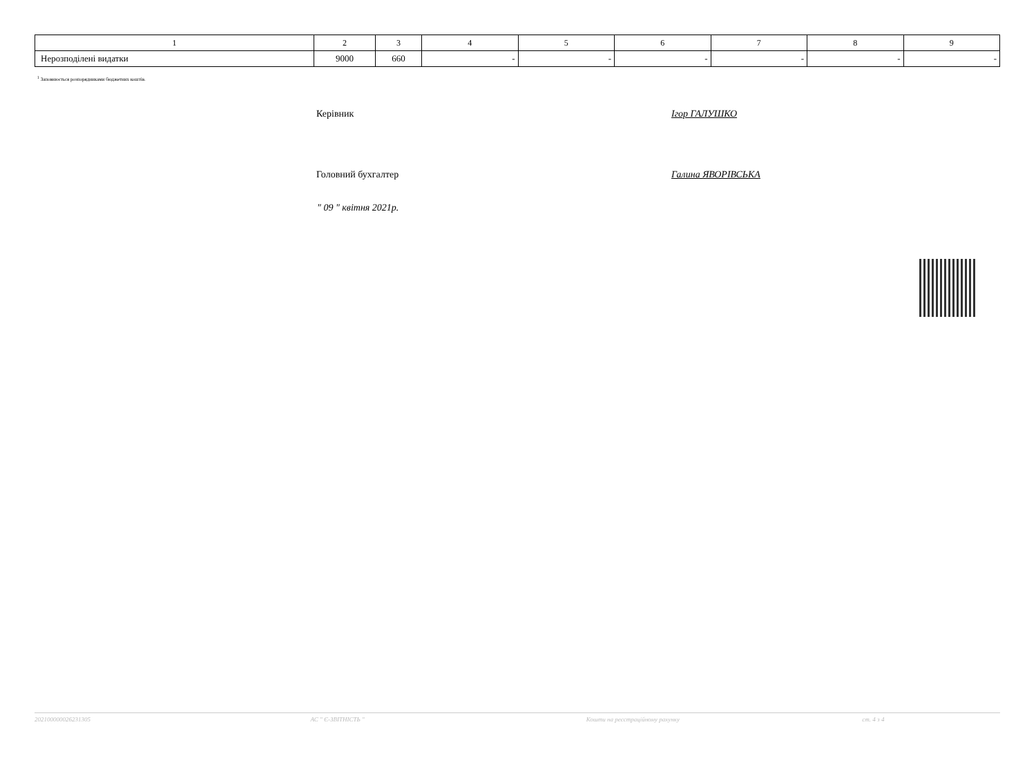| 1 | 2 | 3 | 4 | 5 | 6 | 7 | 8 | 9 |
| --- | --- | --- | --- | --- | --- | --- | --- | --- |
| Нерозподілені видатки | 9000 | 660 | - | - | - | - | - | - |
<sup>1</sup> Заповнюється розпорядниками бюджетних коштів.
Керівник Ігор ГАЛУШКО
Головний бухгалтер Галина ЯВОРІВСЬКА
" 09 " квітня 2021р.
202100000026231305 АС " Є-ЗВІТНІСТЬ " Кошти на реєстраційному рахунку ст. 4 з 4